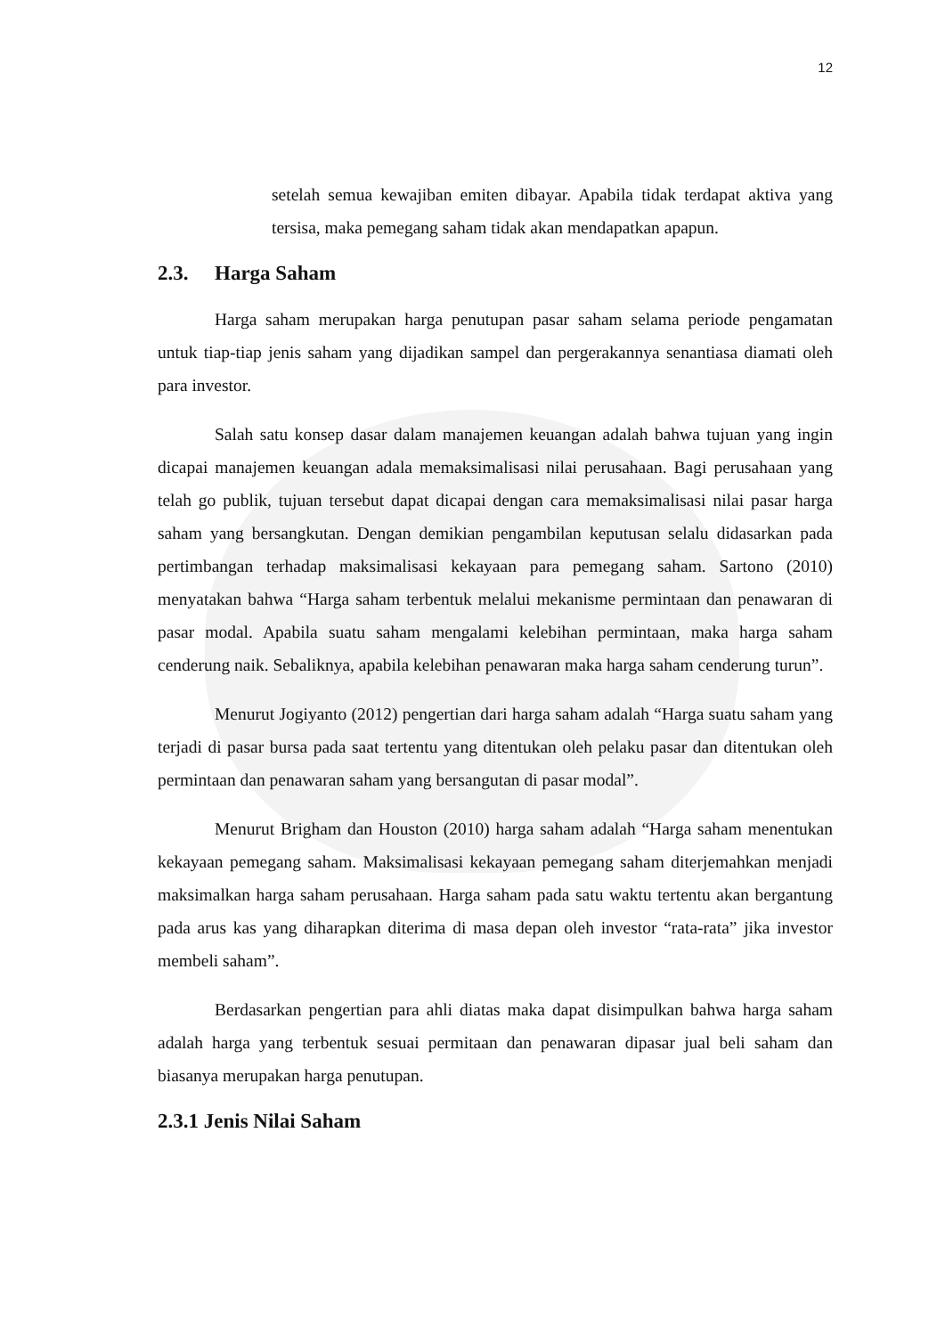12
setelah semua kewajiban emiten dibayar. Apabila tidak terdapat aktiva yang tersisa, maka pemegang saham tidak akan mendapatkan apapun.
2.3. Harga Saham
Harga saham merupakan harga penutupan pasar saham selama periode pengamatan untuk tiap-tiap jenis saham yang dijadikan sampel dan pergerakannya senantiasa diamati oleh para investor.
Salah satu konsep dasar dalam manajemen keuangan adalah bahwa tujuan yang ingin dicapai manajemen keuangan adala memaksimalisasi nilai perusahaan. Bagi perusahaan yang telah go publik, tujuan tersebut dapat dicapai dengan cara memaksimalisasi nilai pasar harga saham yang bersangkutan. Dengan demikian pengambilan keputusan selalu didasarkan pada pertimbangan terhadap maksimalisasi kekayaan para pemegang saham. Sartono (2010) menyatakan bahwa “Harga saham terbentuk melalui mekanisme permintaan dan penawaran di pasar modal. Apabila suatu saham mengalami kelebihan permintaan, maka harga saham cenderung naik. Sebaliknya, apabila kelebihan penawaran maka harga saham cenderung turun”.
Menurut Jogiyanto (2012) pengertian dari harga saham adalah “Harga suatu saham yang terjadi di pasar bursa pada saat tertentu yang ditentukan oleh pelaku pasar dan ditentukan oleh permintaan dan penawaran saham yang bersangutan di pasar modal”.
Menurut Brigham dan Houston (2010) harga saham adalah “Harga saham menentukan kekayaan pemegang saham. Maksimalisasi kekayaan pemegang saham diterjemahkan menjadi maksimalkan harga saham perusahaan. Harga saham pada satu waktu tertentu akan bergantung pada arus kas yang diharapkan diterima di masa depan oleh investor “rata-rata” jika investor membeli saham”.
Berdasarkan pengertian para ahli diatas maka dapat disimpulkan bahwa harga saham adalah harga yang terbentuk sesuai permitaan dan penawaran dipasar jual beli saham dan biasanya merupakan harga penutupan.
2.3.1 Jenis Nilai Saham